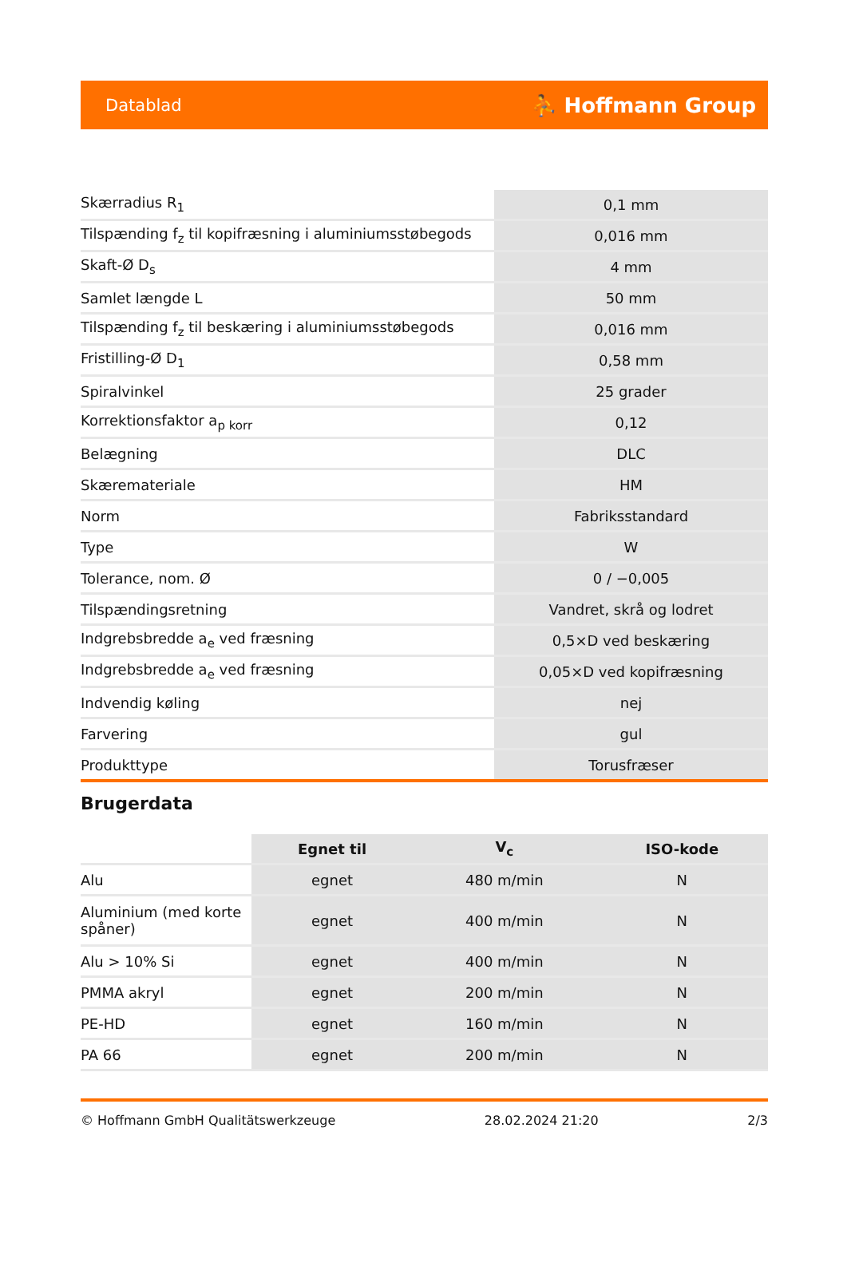Datablad ⛹ Hoffmann Group
| Skærradius R<sub>1</sub> | 0,1 mm |
| Tilspænding f<sub>z</sub> til kopifræsning i aluminiumsstøbegods | 0,016 mm |
| Skaft-Ø D<sub>s</sub> | 4 mm |
| Samlet længde L | 50 mm |
| Tilspænding f<sub>z</sub> til beskæring i aluminiumsstøbegods | 0,016 mm |
| Fristilling-Ø D<sub>1</sub> | 0,58 mm |
| Spiralvinkel | 25 grader |
| Korrektionsfaktor a<sub>p korr</sub> | 0,12 |
| Belægning | DLC |
| Skæremateriale | HM |
| Norm | Fabriksstandard |
| Type | W |
| Tolerance, nom. Ø | 0 / −0,005 |
| Tilspændingsretning | Vandret, skrå og lodret |
| Indgrebsbredde a<sub>e</sub> ved fræsning | 0,5×D ved beskæring |
| Indgrebsbredde a<sub>e</sub> ved fræsning | 0,05×D ved kopifræsning |
| Indvendig køling | nej |
| Farvering | gul |
| Produkttype | Torusfræser |
Brugerdata
| | Egnet til | V<sub>c</sub> | ISO-kode |
| --- | --- | --- | --- |
| Alu | egnet | 480 m/min | N |
| Aluminium (med korte spåner) | egnet | 400 m/min | N |
| Alu > 10% Si | egnet | 400 m/min | N |
| PMMA akryl | egnet | 200 m/min | N |
| PE-HD | egnet | 160 m/min | N |
| PA 66 | egnet | 200 m/min | N |
© Hoffmann GmbH Qualitätswerkzeuge 28.02.2024 21:20 2/3